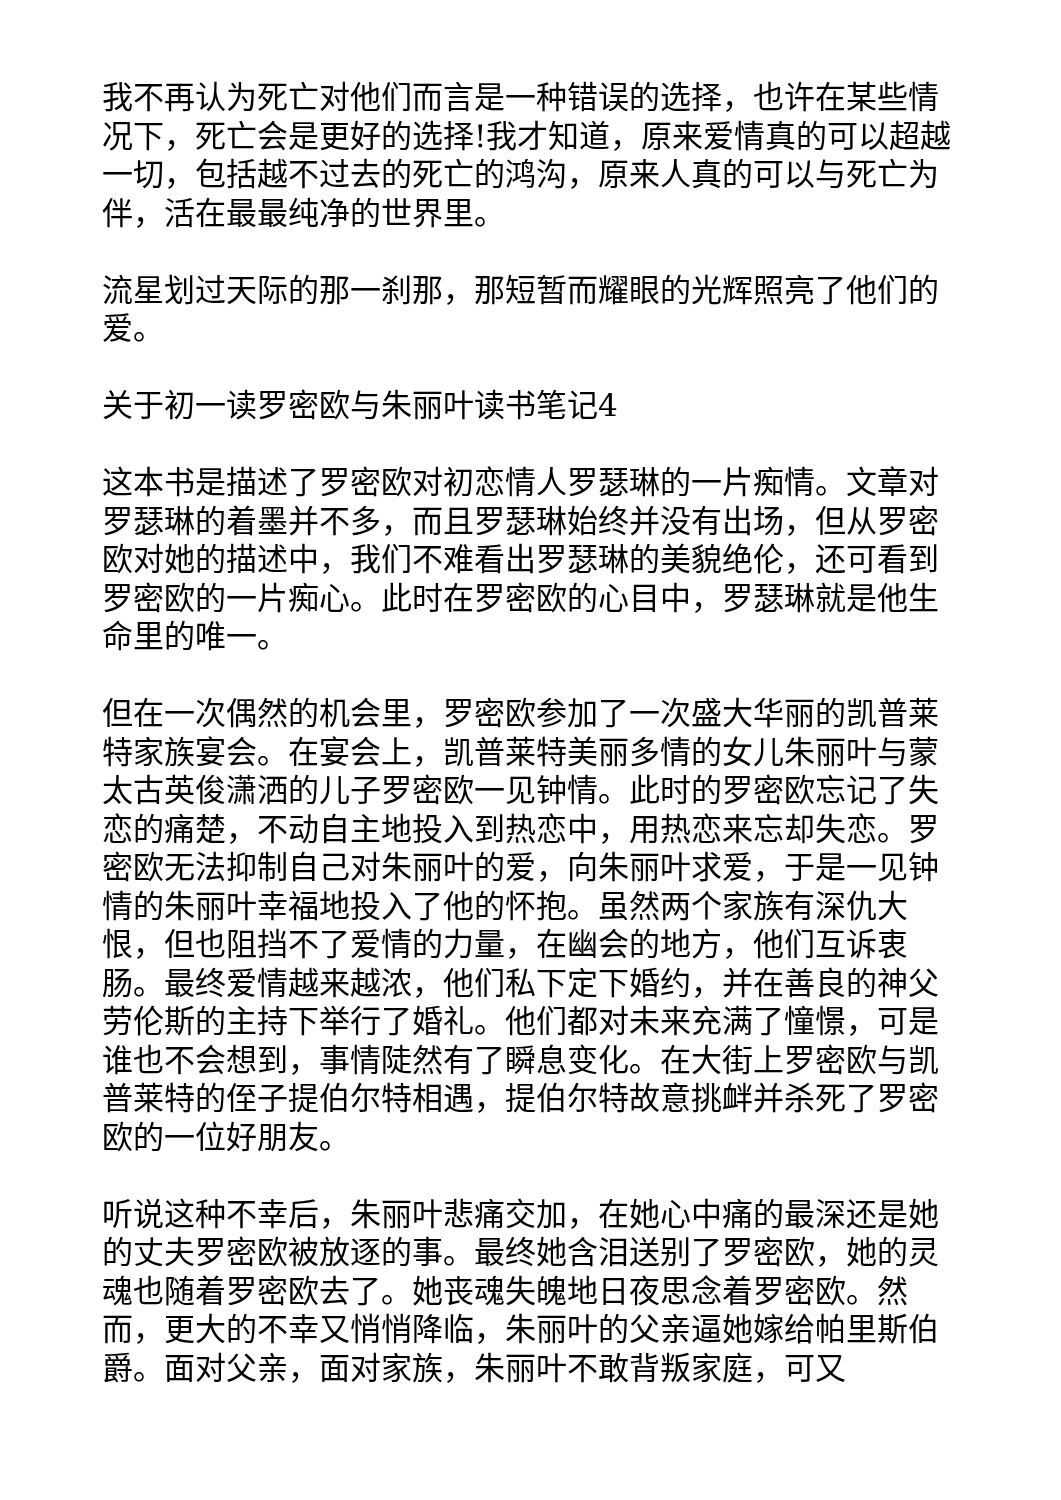我不再认为死亡对他们而言是一种错误的选择，也许在某些情况下，死亡会是更好的选择!我才知道，原来爱情真的可以超越一切，包括越不过去的死亡的鸿沟，原来人真的可以与死亡为伴，活在最最纯净的世界里。
流星划过天际的那一刹那，那短暂而耀眼的光辉照亮了他们的爱。
关于初一读罗密欧与朱丽叶读书笔记4
这本书是描述了罗密欧对初恋情人罗瑟琳的一片痴情。文章对罗瑟琳的着墨并不多，而且罗瑟琳始终并没有出场，但从罗密欧对她的描述中，我们不难看出罗瑟琳的美貌绝伦，还可看到罗密欧的一片痴心。此时在罗密欧的心目中，罗瑟琳就是他生命里的唯一。
但在一次偶然的机会里，罗密欧参加了一次盛大华丽的凯普莱特家族宴会。在宴会上，凯普莱特美丽多情的女儿朱丽叶与蒙太古英俊潇洒的儿子罗密欧一见钟情。此时的罗密欧忘记了失恋的痛楚，不动自主地投入到热恋中，用热恋来忘却失恋。罗密欧无法抑制自己对朱丽叶的爱，向朱丽叶求爱，于是一见钟情的朱丽叶幸福地投入了他的怀抱。虽然两个家族有深仇大恨，但也阻挡不了爱情的力量，在幽会的地方，他们互诉衷肠。最终爱情越来越浓，他们私下定下婚约，并在善良的神父劳伦斯的主持下举行了婚礼。他们都对未来充满了憧憬，可是谁也不会想到，事情陡然有了瞬息变化。在大街上罗密欧与凯普莱特的侄子提伯尔特相遇，提伯尔特故意挑衅并杀死了罗密欧的一位好朋友。
听说这种不幸后，朱丽叶悲痛交加，在她心中痛的最深还是她的丈夫罗密欧被放逐的事。最终她含泪送别了罗密欧，她的灵魂也随着罗密欧去了。她丧魂失魄地日夜思念着罗密欧。然而，更大的不幸又悄悄降临，朱丽叶的父亲逼她嫁给帕里斯伯爵。面对父亲，面对家族，朱丽叶不敢背叛家庭，可又